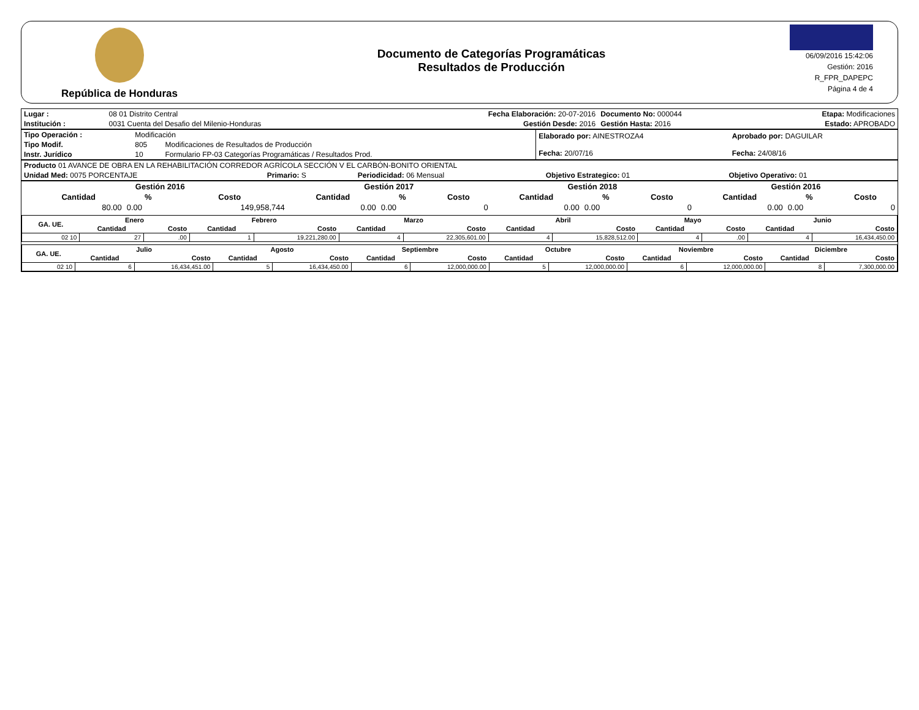República de Honduras
Documento de Categorías Programáticas
Resultados de Producción
06/09/2016 15:42:06
Gestión: 2016
R_FPR_DAPEPC
Página 4 de 4
| Lugar : | 08 01 Distrito Central | Fecha Elaboración: 20-07-2016 | Documento No: 000044 | Etapa: Modificaciones |
| Institución : | 0031 Cuenta del Desafio del Milenio-Honduras | Gestión Desde: 2016 | Gestión Hasta: 2016 | Estado: APROBADO |
| Tipo Operación : | Modificación | | Elaborado por: AINESTROZA4 Fecha: 20/07/16 | Aprobado por: DAGUILAR Fecha: 24/08/16 |
| Tipo Modif. | 805 | Modificaciones de Resultados de Producción | | |
| Instr. Jurídico | 10 | Formulario FP-03 Categorías Programáticas / Resultados Prod. | | |
| Producto 01 AVANCE DE OBRA EN LA REHABILITACIÓN CORREDOR AGRÍCOLA SECCIÓN V EL CARBÓN-BONITO ORIENTAL | | | | |
| Unidad Med: 0075 PORCENTAJE | Primario: S | Periodicidad: 06 Mensual | Objetivo Estrategico: 01 | Objetivo Operativo: 01 |
| | Gestión 2016 | | | Gestión 2017 | | | Gestión 2018 | | | Gestión 2016 | | |
| --- | --- | --- | --- | --- | --- | --- | --- | --- | --- | --- | --- | --- |
| | Cantidad | % | Costo | Cantidad | % | Costo | Cantidad | % | Costo | Cantidad | % | Costo |
| | 80.00 | 0.00 | 149,958,744 | 0.00 | 0.00 | 0 | 0.00 | 0.00 | 0 | 0.00 | 0.00 | 0 |
| GA. UE. | Enero | | Febrero | | Marzo | | Abril | | Mayo | | Junio | |
| --- | --- | --- | --- | --- | --- | --- | --- | --- | --- | --- | --- | --- |
| | Cantidad | Costo | Cantidad | Costo | Cantidad | Costo | Cantidad | Costo | Cantidad | Costo | Cantidad | Costo |
| 02 10 | 27 | .00 | 1 | 19,221,280.00 | 4 | 22,305,601.00 | 4 | 15,828,512.00 | 4 | .00 | 4 | 16,434,450.00 |
| GA. UE. | Julio | | Agosto | | Septiembre | | Octubre | | Noviembre | | Diciembre | |
| --- | --- | --- | --- | --- | --- | --- | --- | --- | --- | --- | --- | --- |
| | Cantidad | Costo | Cantidad | Costo | Cantidad | Costo | Cantidad | Costo | Cantidad | Costo | Cantidad | Costo |
| 02 10 | 6 | 16,434,451.00 | 5 | 16,434,450.00 | 6 | 12,000,000.00 | 5 | 12,000,000.00 | 6 | 12,000,000.00 | 8 | 7,300,000.00 |